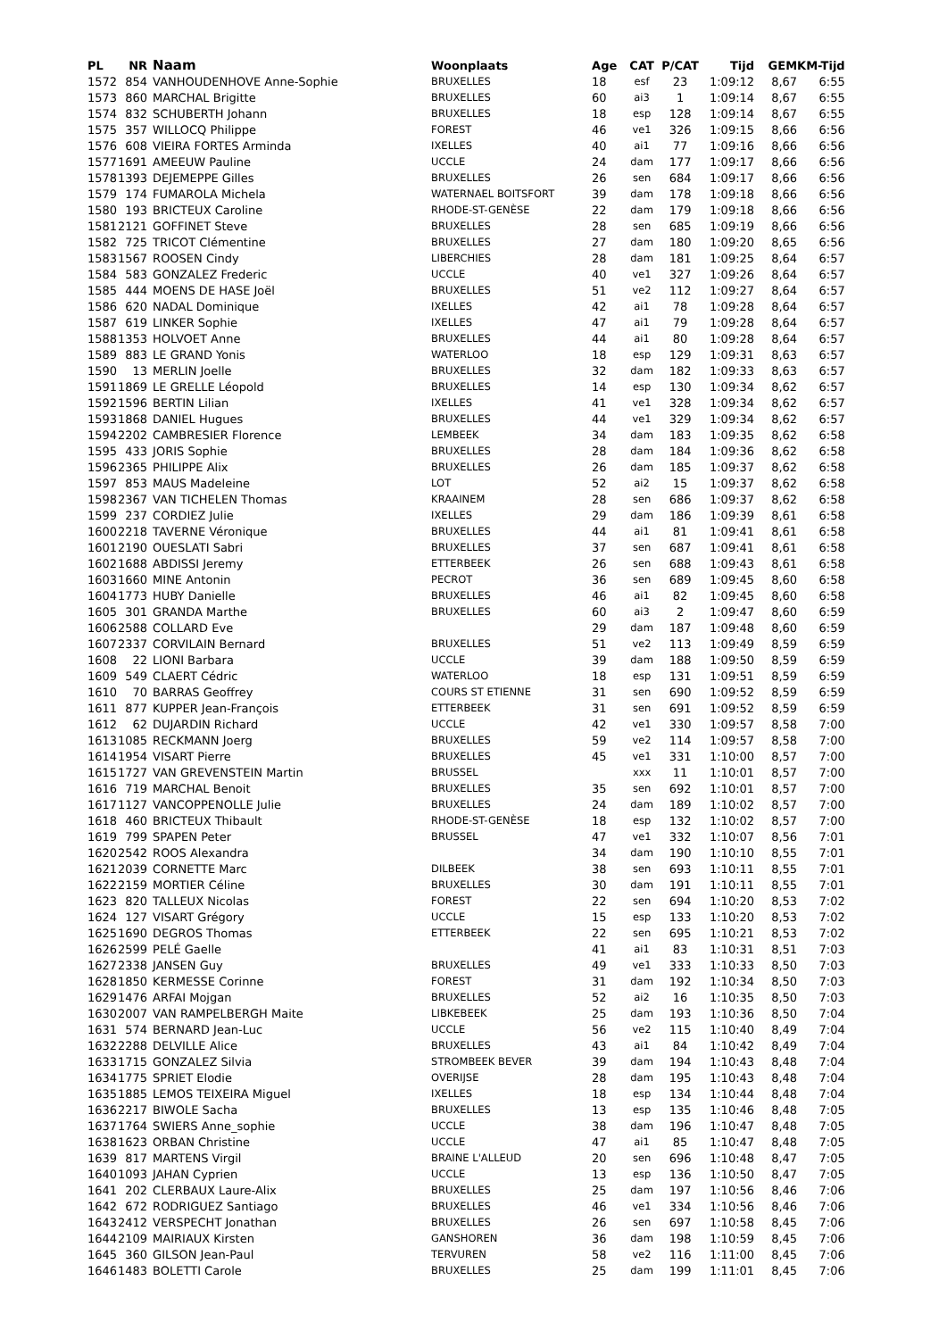| PL | NR | Naam | Woonplaats | Age | CAT | P/CAT | Tijd | GEM | KM-Tijd |
| --- | --- | --- | --- | --- | --- | --- | --- | --- | --- |
| 1572 | 854 | VANHOUDENHOVE Anne-Sophie | BRUXELLES | 18 | esf | 23 | 1:09:12 | 8,67 | 6:55 |
| 1573 | 860 | MARCHAL Brigitte | BRUXELLES | 60 | ai3 | 1 | 1:09:14 | 8,67 | 6:55 |
| 1574 | 832 | SCHUBERTH Johann | BRUXELLES | 18 | esp | 128 | 1:09:14 | 8,67 | 6:55 |
| 1575 | 357 | WILLOCQ Philippe | FOREST | 46 | ve1 | 326 | 1:09:15 | 8,66 | 6:56 |
| 1576 | 608 | VIEIRA FORTES Arminda | IXELLES | 40 | ai1 | 77 | 1:09:16 | 8,66 | 6:56 |
| 1577 | 1691 | AMEEUW Pauline | UCCLE | 24 | dam | 177 | 1:09:17 | 8,66 | 6:56 |
| 1578 | 1393 | DEJEMEPPE Gilles | BRUXELLES | 26 | sen | 684 | 1:09:17 | 8,66 | 6:56 |
| 1579 | 174 | FUMAROLA Michela | WATERNAEL BOITSFORT | 39 | dam | 178 | 1:09:18 | 8,66 | 6:56 |
| 1580 | 193 | BRICTEUX Caroline | RHODE-ST-GENÈSE | 22 | dam | 179 | 1:09:18 | 8,66 | 6:56 |
| 1581 | 2121 | GOFFINET Steve | BRUXELLES | 28 | sen | 685 | 1:09:19 | 8,66 | 6:56 |
| 1582 | 725 | TRICOT Clémentine | BRUXELLES | 27 | dam | 180 | 1:09:20 | 8,65 | 6:56 |
| 1583 | 1567 | ROOSEN Cindy | LIBERCHIES | 28 | dam | 181 | 1:09:25 | 8,64 | 6:57 |
| 1584 | 583 | GONZALEZ Frederic | UCCLE | 40 | ve1 | 327 | 1:09:26 | 8,64 | 6:57 |
| 1585 | 444 | MOENS DE HASE Joël | BRUXELLES | 51 | ve2 | 112 | 1:09:27 | 8,64 | 6:57 |
| 1586 | 620 | NADAL Dominique | IXELLES | 42 | ai1 | 78 | 1:09:28 | 8,64 | 6:57 |
| 1587 | 619 | LINKER Sophie | IXELLES | 47 | ai1 | 79 | 1:09:28 | 8,64 | 6:57 |
| 1588 | 1353 | HOLVOET Anne | BRUXELLES | 44 | ai1 | 80 | 1:09:28 | 8,64 | 6:57 |
| 1589 | 883 | LE GRAND Yonis | WATERLOO | 18 | esp | 129 | 1:09:31 | 8,63 | 6:57 |
| 1590 | 13 | MERLIN Joelle | BRUXELLES | 32 | dam | 182 | 1:09:33 | 8,63 | 6:57 |
| 1591 | 1869 | LE GRELLE Léopold | BRUXELLES | 14 | esp | 130 | 1:09:34 | 8,62 | 6:57 |
| 1592 | 1596 | BERTIN Lilian | IXELLES | 41 | ve1 | 328 | 1:09:34 | 8,62 | 6:57 |
| 1593 | 1868 | DANIEL Hugues | BRUXELLES | 44 | ve1 | 329 | 1:09:34 | 8,62 | 6:57 |
| 1594 | 2202 | CAMBRESIER Florence | LEMBEEK | 34 | dam | 183 | 1:09:35 | 8,62 | 6:58 |
| 1595 | 433 | JORIS Sophie | BRUXELLES | 28 | dam | 184 | 1:09:36 | 8,62 | 6:58 |
| 1596 | 2365 | PHILIPPE Alix | BRUXELLES | 26 | dam | 185 | 1:09:37 | 8,62 | 6:58 |
| 1597 | 853 | MAUS Madeleine | LOT | 52 | ai2 | 15 | 1:09:37 | 8,62 | 6:58 |
| 1598 | 2367 | VAN TICHELEN Thomas | KRAAINEM | 28 | sen | 686 | 1:09:37 | 8,62 | 6:58 |
| 1599 | 237 | CORDIEZ Julie | IXELLES | 29 | dam | 186 | 1:09:39 | 8,61 | 6:58 |
| 1600 | 2218 | TAVERNE Véronique | BRUXELLES | 44 | ai1 | 81 | 1:09:41 | 8,61 | 6:58 |
| 1601 | 2190 | OUESLATI Sabri | BRUXELLES | 37 | sen | 687 | 1:09:41 | 8,61 | 6:58 |
| 1602 | 1688 | ABDISSI Jeremy | ETTERBEEK | 26 | sen | 688 | 1:09:43 | 8,61 | 6:58 |
| 1603 | 1660 | MINE Antonin | PECROT | 36 | sen | 689 | 1:09:45 | 8,60 | 6:58 |
| 1604 | 1773 | HUBY Danielle | BRUXELLES | 46 | ai1 | 82 | 1:09:45 | 8,60 | 6:58 |
| 1605 | 301 | GRANDA Marthe | BRUXELLES | 60 | ai3 | 2 | 1:09:47 | 8,60 | 6:59 |
| 1606 | 2588 | COLLARD Eve | | 29 | dam | 187 | 1:09:48 | 8,60 | 6:59 |
| 1607 | 2337 | CORVILAIN Bernard | BRUXELLES | 51 | ve2 | 113 | 1:09:49 | 8,59 | 6:59 |
| 1608 | 22 | LIONI Barbara | UCCLE | 39 | dam | 188 | 1:09:50 | 8,59 | 6:59 |
| 1609 | 549 | CLAERT Cédric | WATERLOO | 18 | esp | 131 | 1:09:51 | 8,59 | 6:59 |
| 1610 | 70 | BARRAS Geoffrey | COURS ST ETIENNE | 31 | sen | 690 | 1:09:52 | 8,59 | 6:59 |
| 1611 | 877 | KUPPER Jean-François | ETTERBEEK | 31 | sen | 691 | 1:09:52 | 8,59 | 6:59 |
| 1612 | 62 | DUJARDIN Richard | UCCLE | 42 | ve1 | 330 | 1:09:57 | 8,58 | 7:00 |
| 1613 | 1085 | RECKMANN Joerg | BRUXELLES | 59 | ve2 | 114 | 1:09:57 | 8,58 | 7:00 |
| 1614 | 1954 | VISART Pierre | BRUXELLES | 45 | ve1 | 331 | 1:10:00 | 8,57 | 7:00 |
| 1615 | 1727 | VAN GREVENSTEIN Martin | BRUSSEL | | xxx | 11 | 1:10:01 | 8,57 | 7:00 |
| 1616 | 719 | MARCHAL Benoit | BRUXELLES | 35 | sen | 692 | 1:10:01 | 8,57 | 7:00 |
| 1617 | 1127 | VANCOPPENOLLE Julie | BRUXELLES | 24 | dam | 189 | 1:10:02 | 8,57 | 7:00 |
| 1618 | 460 | BRICTEUX Thibault | RHODE-ST-GENÈSE | 18 | esp | 132 | 1:10:02 | 8,57 | 7:00 |
| 1619 | 799 | SPAPEN Peter | BRUSSEL | 47 | ve1 | 332 | 1:10:07 | 8,56 | 7:01 |
| 1620 | 2542 | ROOS Alexandra | | 34 | dam | 190 | 1:10:10 | 8,55 | 7:01 |
| 1621 | 2039 | CORNETTE Marc | DILBEEK | 38 | sen | 693 | 1:10:11 | 8,55 | 7:01 |
| 1622 | 2159 | MORTIER Céline | BRUXELLES | 30 | dam | 191 | 1:10:11 | 8,55 | 7:01 |
| 1623 | 820 | TALLEUX Nicolas | FOREST | 22 | sen | 694 | 1:10:20 | 8,53 | 7:02 |
| 1624 | 127 | VISART Grégory | UCCLE | 15 | esp | 133 | 1:10:20 | 8,53 | 7:02 |
| 1625 | 1690 | DEGROS Thomas | ETTERBEEK | 22 | sen | 695 | 1:10:21 | 8,53 | 7:02 |
| 1626 | 2599 | PELÉ Gaelle | | 41 | ai1 | 83 | 1:10:31 | 8,51 | 7:03 |
| 1627 | 2338 | JANSEN Guy | BRUXELLES | 49 | ve1 | 333 | 1:10:33 | 8,50 | 7:03 |
| 1628 | 1850 | KERMESSE Corinne | FOREST | 31 | dam | 192 | 1:10:34 | 8,50 | 7:03 |
| 1629 | 1476 | ARFAI Mojgan | BRUXELLES | 52 | ai2 | 16 | 1:10:35 | 8,50 | 7:03 |
| 1630 | 2007 | VAN RAMPELBERGH Maite | LIBKEBEEK | 25 | dam | 193 | 1:10:36 | 8,50 | 7:04 |
| 1631 | 574 | BERNARD Jean-Luc | UCCLE | 56 | ve2 | 115 | 1:10:40 | 8,49 | 7:04 |
| 1632 | 2288 | DELVILLE Alice | BRUXELLES | 43 | ai1 | 84 | 1:10:42 | 8,49 | 7:04 |
| 1633 | 1715 | GONZALEZ Silvia | STROMBEEK BEVER | 39 | dam | 194 | 1:10:43 | 8,48 | 7:04 |
| 1634 | 1775 | SPRIET Elodie | OVERIJSE | 28 | dam | 195 | 1:10:43 | 8,48 | 7:04 |
| 1635 | 1885 | LEMOS TEIXEIRA Miguel | IXELLES | 18 | esp | 134 | 1:10:44 | 8,48 | 7:04 |
| 1636 | 2217 | BIWOLE Sacha | BRUXELLES | 13 | esp | 135 | 1:10:46 | 8,48 | 7:05 |
| 1637 | 1764 | SWIERS Anne_sophie | UCCLE | 38 | dam | 196 | 1:10:47 | 8,48 | 7:05 |
| 1638 | 1623 | ORBAN Christine | UCCLE | 47 | ai1 | 85 | 1:10:47 | 8,48 | 7:05 |
| 1639 | 817 | MARTENS Virgil | BRAINE L'ALLEUD | 20 | sen | 696 | 1:10:48 | 8,47 | 7:05 |
| 1640 | 1093 | JAHAN Cyprien | UCCLE | 13 | esp | 136 | 1:10:50 | 8,47 | 7:05 |
| 1641 | 202 | CLERBAUX Laure-Alix | BRUXELLES | 25 | dam | 197 | 1:10:56 | 8,46 | 7:06 |
| 1642 | 672 | RODRIGUEZ Santiago | BRUXELLES | 46 | ve1 | 334 | 1:10:56 | 8,46 | 7:06 |
| 1643 | 2412 | VERSPECHT Jonathan | BRUXELLES | 26 | sen | 697 | 1:10:58 | 8,45 | 7:06 |
| 1644 | 2109 | MAIRIAUX Kirsten | GANSHOREN | 36 | dam | 198 | 1:10:59 | 8,45 | 7:06 |
| 1645 | 360 | GILSON Jean-Paul | TERVUREN | 58 | ve2 | 116 | 1:11:00 | 8,45 | 7:06 |
| 1646 | 1483 | BOLETTI Carole | BRUXELLES | 25 | dam | 199 | 1:11:01 | 8,45 | 7:06 |